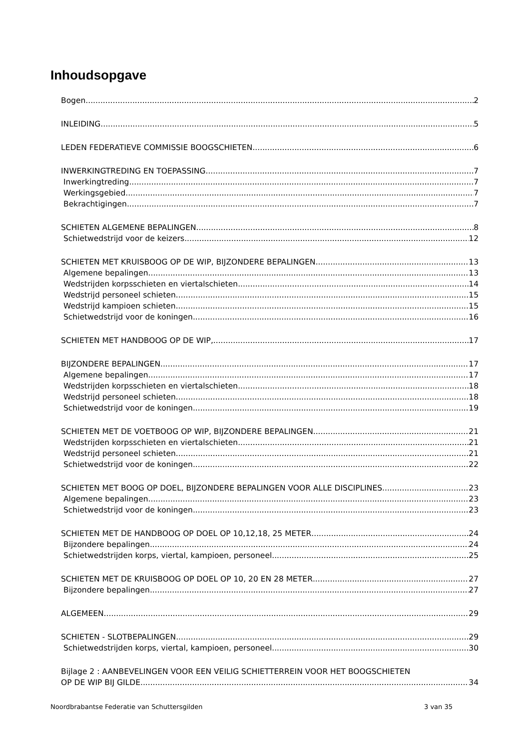Inhoudsopgave
Bogen 2
INLEIDING 5
LEDEN FEDERATIEVE COMMISSIE BOOGSCHIETEN 6
INWERKINGTREDING EN TOEPASSING 7
Inwerkingtreding 7
Werkingsgebied 7
Bekrachtigingen 7
SCHIETEN ALGEMENE BEPALINGEN 8
Schietwedstrijd voor de keizers 12
SCHIETEN MET KRUISBOOG OP DE WIP, BIJZONDERE BEPALINGEN 13
Algemene bepalingen 13
Wedstrijden korpsschieten en viertalschieten 14
Wedstrijd personeel schieten 15
Wedstrijd kampioen schieten 15
Schietwedstrijd voor de koningen 16
SCHIETEN MET HANDBOOG OP DE WIP, 17
BIJZONDERE BEPALINGEN 17
Algemene bepalingen 17
Wedstrijden korpsschieten en viertalschieten 18
Wedstrijd personeel schieten 18
Schietwedstrijd voor de koningen 19
SCHIETEN MET DE VOETBOOG OP WIP, BIJZONDERE BEPALINGEN 21
Wedstrijden korpsschieten en viertalschieten 21
Wedstrijd personeel schieten 21
Schietwedstrijd voor de koningen 22
SCHIETEN MET BOOG OP DOEL, BIJZONDERE BEPALINGEN VOOR ALLE DISCIPLINES 23
Algemene bepalingen 23
Schietwedstrijd voor de koningen 23
SCHIETEN MET DE HANDBOOG OP DOEL OP 10,12,18, 25 METER 24
Bijzondere bepalingen 24
Schietwedstrijden korps, viertal, kampioen, personeel 25
SCHIETEN MET DE KRUISBOOG OP DOEL OP 10, 20 EN 28 METER 27
Bijzondere bepalingen 27
ALGEMEEN 29
SCHIETEN - SLOTBEPALINGEN 29
Schietwedstrijden korps, viertal, kampioen, personeel 30
Bijlage 2 : AANBEVELINGEN VOOR EEN VEILIG SCHIETTERREIN VOOR HET BOOGSCHIETEN
OP DE WIP BIJ GILDE 34
Noordbrabantse Federatie van Schuttersgilden 3 van 35